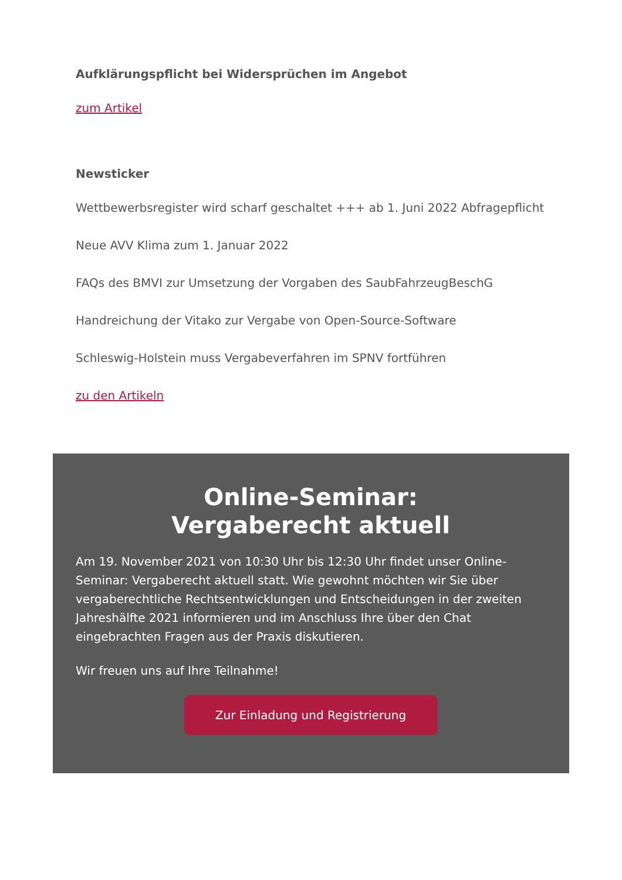Aufklärungspflicht bei Widersprüchen im Angebot
zum Artikel
Newsticker
Wettbewerbsregister wird scharf geschaltet +++ ab 1. Juni 2022 Abfragepflicht
Neue AVV Klima zum 1. Januar 2022
FAQs des BMVI zur Umsetzung der Vorgaben des SaubFahrzeugBeschG
Handreichung der Vitako zur Vergabe von Open-Source-Software
Schleswig-Holstein muss Vergabeverfahren im SPNV fortführen
zu den Artikeln
Online-Seminar:
Vergaberecht aktuell
Am 19. November 2021 von 10:30 Uhr bis 12:30 Uhr findet unser Online-Seminar: Vergaberecht aktuell statt. Wie gewohnt möchten wir Sie über vergaberechtliche Rechtsentwicklungen und Entscheidungen in der zweiten Jahreshälfte 2021 informieren und im Anschluss Ihre über den Chat eingebrachten Fragen aus der Praxis diskutieren.
Wir freuen uns auf Ihre Teilnahme!
Zur Einladung und Registrierung